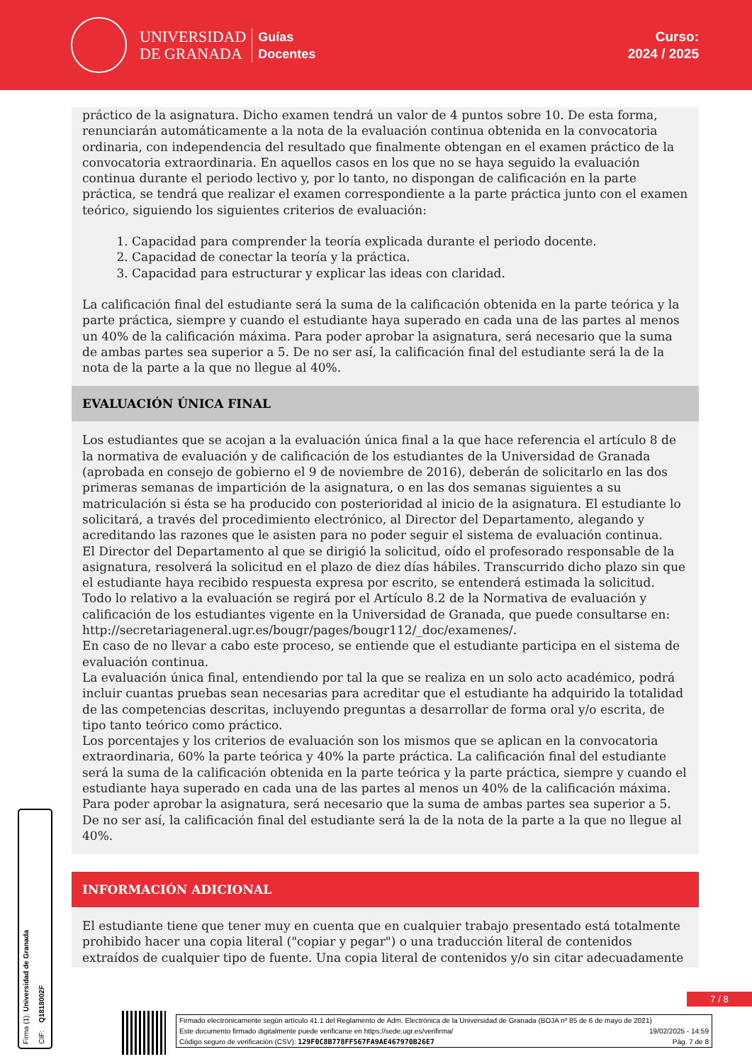UNIVERSIDAD
DE GRANADA
Guías
Docentes
Curso:
2024 / 2025
práctico de la asignatura. Dicho examen tendrá un valor de 4 puntos sobre 10. De esta forma, renunciarán automáticamente a la nota de la evaluación continua obtenida en la convocatoria ordinaria, con independencia del resultado que finalmente obtengan en el examen práctico de la convocatoria extraordinaria. En aquellos casos en los que no se haya seguido la evaluación continua durante el periodo lectivo y, por lo tanto, no dispongan de calificación en la parte práctica, se tendrá que realizar el examen correspondiente a la parte práctica junto con el examen teórico, siguiendo los siguientes criterios de evaluación:
1. Capacidad para comprender la teoría explicada durante el periodo docente.
2. Capacidad de conectar la teoría y la práctica.
3. Capacidad para estructurar y explicar las ideas con claridad.
La calificación final del estudiante será la suma de la calificación obtenida en la parte teórica y la parte práctica, siempre y cuando el estudiante haya superado en cada una de las partes al menos un 40% de la calificación máxima. Para poder aprobar la asignatura, será necesario que la suma de ambas partes sea superior a 5. De no ser así, la calificación final del estudiante será la de la nota de la parte a la que no llegue al 40%.
EVALUACIÓN ÚNICA FINAL
Los estudiantes que se acojan a la evaluación única final a la que hace referencia el artículo 8 de la normativa de evaluación y de calificación de los estudiantes de la Universidad de Granada (aprobada en consejo de gobierno el 9 de noviembre de 2016), deberán de solicitarlo en las dos primeras semanas de impartición de la asignatura, o en las dos semanas siguientes a su matriculación si ésta se ha producido con posterioridad al inicio de la asignatura. El estudiante lo solicitará, a través del procedimiento electrónico, al Director del Departamento, alegando y acreditando las razones que le asisten para no poder seguir el sistema de evaluación continua.
El Director del Departamento al que se dirigió la solicitud, oído el profesorado responsable de la asignatura, resolverá la solicitud en el plazo de diez días hábiles. Transcurrido dicho plazo sin que el estudiante haya recibido respuesta expresa por escrito, se entenderá estimada la solicitud.
Todo lo relativo a la evaluación se regirá por el Artículo 8.2 de la Normativa de evaluación y calificación de los estudiantes vigente en la Universidad de Granada, que puede consultarse en: http://secretariageneral.ugr.es/bougr/pages/bougr112/_doc/examenes/.
En caso de no llevar a cabo este proceso, se entiende que el estudiante participa en el sistema de evaluación continua.
La evaluación única final, entendiendo por tal la que se realiza en un solo acto académico, podrá incluir cuantas pruebas sean necesarias para acreditar que el estudiante ha adquirido la totalidad de las competencias descritas, incluyendo preguntas a desarrollar de forma oral y/o escrita, de tipo tanto teórico como práctico.
Los porcentajes y los criterios de evaluación son los mismos que se aplican en la convocatoria extraordinaria, 60% la parte teórica y 40% la parte práctica. La calificación final del estudiante será la suma de la calificación obtenida en la parte teórica y la parte práctica, siempre y cuando el estudiante haya superado en cada una de las partes al menos un 40% de la calificación máxima. Para poder aprobar la asignatura, será necesario que la suma de ambas partes sea superior a 5. De no ser así, la calificación final del estudiante será la de la nota de la parte a la que no llegue al 40%.
INFORMACIÓN ADICIONAL
El estudiante tiene que tener muy en cuenta que en cualquier trabajo presentado está totalmente prohibido hacer una copia literal ("copiar y pegar") o una traducción literal de contenidos extraídos de cualquier tipo de fuente. Una copia literal de contenidos y/o sin citar adecuadamente
Firma (1): Universidad de Granada
CIF: Q1818002F
7 / 8
Firmado electrónicamente según artículo 41.1 del Reglamento de Adm. Electrónica de la Universidad de Granada (BOJA nº 85 de 6 de mayo de 2021)
Este documento firmado digitalmente puede verificarse en https://sede.ugr.es/verifirma/ 19/02/2025 - 14:59
Código seguro de verificación (CSV): 129F0C8B778FF567FA9AE467970B26E7 Pág. 7 de 8